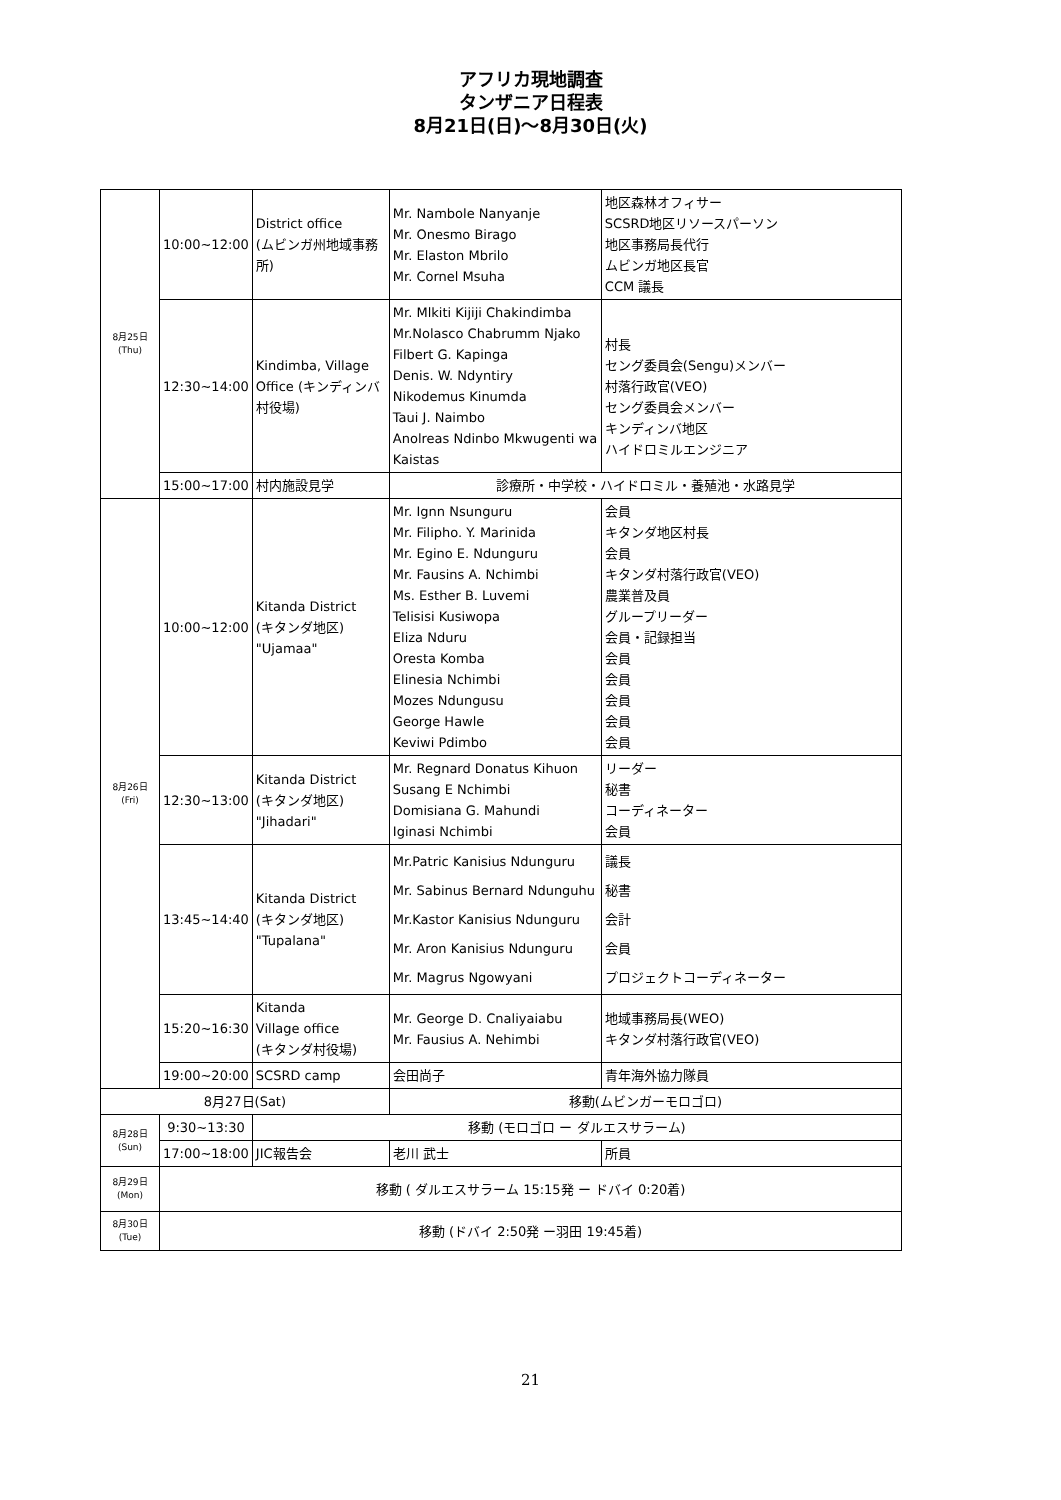アフリカ現地調査
タンザニア日程表
8月21日(日)～8月30日(火)
| 8月25日 (Thu) | 10:00~12:00 | District office (ムビンガ州地域事務所) | Mr. Nambole Nanyanje Mr. Onesmo Birago Mr. Elaston Mbrilo Mr. Cornel Msuha | 地区森林オフィサー SCSRD地区リソースパーソン 地区事務局長代行 ムビンガ地区長官 CCM 議長 |
| | 12:30~14:00 | Kindimba, Village Office (キンディンバ村役場) | Mr. Mlkiti Kijiji Chakindimba Mr.Nolasco Chabrumm Njako Filbert G. Kapinga Denis. W. Ndyntiry Nikodemus Kinumda Taui J. Naimbo Anolreas Ndinbo Mkwugenti wa Kaistas | 村長 セング委員会(Sengu)メンバー 村落行政官(VEO) セング委員会メンバー キンディンバ地区 ハイドロミルエンジニア |
| | 15:00~17:00 | 村内施設見学 | 診療所・中学校・ハイドロミル・養殖池・水路見学 | |
| 8月26日 (Fri) | 10:00~12:00 | Kitanda District (キタンダ地区) "Ujamaa" | Mr. Ignn Nsunguru Mr. Filipho. Y. Marinida Mr. Egino E. Ndunguru Mr. Fausins A. Nchimbi Ms. Esther B. Luvemi Telisisi Kusiwopa Eliza Nduru Oresta Komba Elinesia Nchimbi Mozes Ndungusu George Hawle Keviwi Pdimbo | 会員 キタンダ地区村長 会員 キタンダ村落行政官(VEO) 農業普及員 グループリーダー 会員・記録担当 会員 会員 会員 会員 会員 |
| | 12:30~13:00 | Kitanda District (キタンダ地区) "Jihadari" | Mr. Regnard Donatus Kihuon Susang E Nchimbi Domisiana G. Mahundi Iginasi Nchimbi | リーダー 秘書 コーディネーター 会員 |
| | 13:45~14:40 | Kitanda District (キタンダ地区) "Tupalana" | Mr.Patric Kanisius Ndunguru Mr. Sabinus Bernard Ndunguhu Mr.Kastor Kanisius Ndunguru Mr. Aron Kanisius Ndunguru Mr. Magrus Ngowyani | 議長 秘書 会計 会員 プロジェクトコーディネーター |
| | 15:20~16:30 | Kitanda Village office (キタンダ村役場) | Mr. George D. Cnaliyaiabu Mr. Fausius A. Nehimbi | 地域事務局長(WEO) キタンダ村落行政官(VEO) |
| | 19:00~20:00 | SCSRD camp | 会田尚子 | 青年海外協力隊員 |
| 8月27日(Sat) | | | 移動(ムビンガーモロゴロ) | |
| 8月28日 (Sun) | 9:30~13:30 | 移動 (モロゴロ ー ダルエスサラーム) | | |
| | 17:00~18:00 | JIC報告会 | 老川 武士 | 所員 |
| 8月29日 (Mon) | 移動 ( ダルエスサラーム 15:15発 ー ドバイ 0:20着) | | | |
| 8月30日 (Tue) | 移動 (ドバイ 2:50発 ー羽田 19:45着) | | | |
21